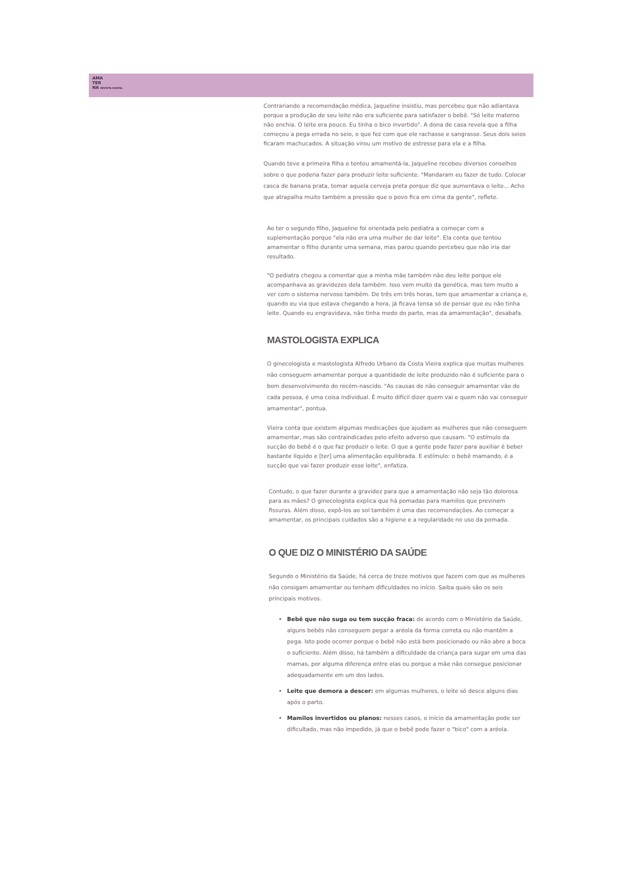AMA
TER
NA REVISTA DIGITAL
Contrariando a recomendação médica, Jaqueline insistiu, mas percebeu que não adiantava porque a produção de seu leite não era suficiente para satisfazer o bebê. "Só leite materno não enchia. O leite era pouco. Eu tinha o bico invertido". A dona de casa revela que a filha começou a pega errada no seio, o que fez com que ele rachasse e sangrasse. Seus dois seios ficaram machucados. A situação virou um motivo de estresse para ela e a filha.
Quando teve a primeira filha e tentou amamentá-la, Jaqueline recebeu diversos conselhos sobre o que poderia fazer para produzir leite suficiente. "Mandaram eu fazer de tudo. Colocar casca de banana prata, tomar aquela cerveja preta porque diz que aumentava o leite... Acho que atrapalha muito também a pressão que o povo fica em cima da gente", reflete.
Ao ter o segundo filho, Jaqueline foi orientada pelo pediatra a começar com a suplementação porque "ela não era uma mulher de dar leite". Ela conta que tentou amamentar o filho durante uma semana, mas parou quando percebeu que não iria dar resultado.
"O pediatra chegou a comentar que a minha mãe também não deu leite porque ele acompanhava as gravidezes dela também. Isso vem muito da genética, mas tem muito a ver com o sistema nervoso também. De três em três horas, tem que amamentar a criança e, quando eu via que estava chegando a hora, já ficava tensa só de pensar que eu não tinha leite. Quando eu engravidava, não tinha medo do parto, mas da amamentação", desabafa.
MASTOLOGISTA EXPLICA
O ginecologista e mastologista Alfredo Urbano da Costa Vieira explica que muitas mulheres não conseguem amamentar porque a quantidade de leite produzido não é suficiente para o bom desenvolvimento do recém-nascido. "As causas de não conseguir amamentar vão de cada pessoa, é uma coisa individual. É muito difícil dizer quem vai e quem não vai conseguir amamentar", pontua.
Vieira conta que existem algumas medicações que ajudam as mulheres que não conseguem amamentar, mas são contraindicadas pelo efeito adverso que causam. "O estímulo da sucção do bebê é o que faz produzir o leite. O que a gente pode fazer para auxiliar é beber bastante líquido e [ter] uma alimentação equilibrada. E estímulo: o bebê mamando, é a sucção que vai fazer produzir esse leite", enfatiza.
Contudo, o que fazer durante a gravidez para que a amamentação não seja tão dolorosa para as mães? O ginecologista explica que há pomadas para mamilos que previnem fissuras. Além disso, expô-los ao sol também é uma das recomendações. Ao começar a amamentar, os principais cuidados são a higiene e a regularidade no uso da pomada.
O QUE DIZ O MINISTÉRIO DA SAÚDE
Segundo o Ministério da Saúde, há cerca de treze motivos que fazem com que as mulheres não consigam amamentar ou tenham dificuldades no início. Saiba quais são os seis principais motivos.
Bebê que não suga ou tem sucção fraca: de acordo com o Ministério da Saúde, alguns bebês não conseguem pegar a aréola da forma correta ou não mantêm a pega. Isto pode ocorrer porque o bebê não está bem posicionado ou não abre a boca o suficiente. Além disso, há também a dificuldade da criança para sugar em uma das mamas, por alguma diferença entre elas ou porque a mãe não consegue posicionar adequadamente em um dos lados.
Leite que demora a descer: em algumas mulheres, o leite só desce alguns dias após o parto.
Mamilos invertidos ou planos: nesses casos, o início da amamentação pode ser dificultado, mas não impedido, já que o bebê pode fazer o "bico" com a aréola.